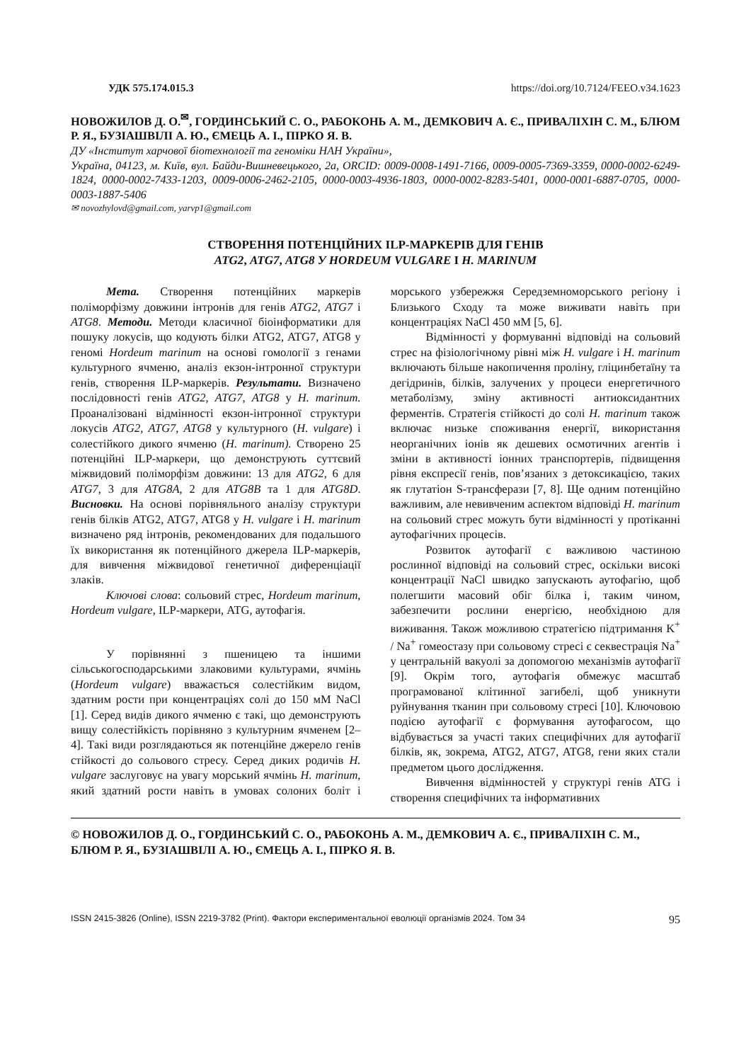УДК 575.174.015.3 https://doi.org/10.7124/FEEO.v34.1623
НОВОЖИЛОВ Д. О.<sup>✉</sup>, ГОРДИНСЬКИЙ С. О., РАБОКОНЬ А. М., ДЕМКОВИЧ А. Є., ПРИВАЛІХІН С. М., БЛЮМ Р. Я., БУЗІАШВІЛІ А. Ю., ЄМЕЦЬ А. І., ПІРКО Я. В.
ДУ «Інститут харчової біотехнології та геноміки НАН України»,
Україна, 04123, м. Київ, вул. Байди-Вишневецького, 2а, ORCID: 0009-0008-1491-7166, 0009-0005-7369-3359, 0000-0002-6249-1824, 0000-0002-7433-1203, 0009-0006-2462-2105, 0000-0003-4936-1803, 0000-0002-8283-5401, 0000-0001-6887-0705, 0000-0003-1887-5406
✉ novozhylovd@gmail.com, yarvp1@gmail.com
СТВОРЕННЯ ПОТЕНЦІЙНИХ ILP-МАРКЕРІВ ДЛЯ ГЕНІВ
ATG2, ATG7, ATG8 У HORDEUM VULGARE І H. MARINUM
Мета. Створення потенційних маркерів поліморфізму довжини інтронів для генів ATG2, ATG7 і ATG8. Методи. Методи класичної біоінформатики для пошуку локусів, що кодують білки ATG2, ATG7, ATG8 у геномі Hordeum marinum на основі гомології з генами культурного ячменю, аналіз екзон-інтронної структури генів, створення ILP-маркерів. Результати. Визначено послідовності генів ATG2, ATG7, ATG8 у H. marinum. Проаналізовані відмінності екзон-інтронної структури локусів ATG2, ATG7, ATG8 у культурного (H. vulgare) і солестійкого дикого ячменю (H. marinum). Створено 25 потенційні ILP-маркери, що демонструють суттєвий міжвидовий поліморфізм довжини: 13 для ATG2, 6 для ATG7, 3 для ATG8A, 2 для ATG8B та 1 для ATG8D. Висновки. На основі порівняльного аналізу структури генів білків ATG2, ATG7, ATG8 у H. vulgare і H. marinum визначено ряд інтронів, рекомендованих для подальшого їх використання як потенційного джерела ILP-маркерів, для вивчення міжвидової генетичної диференціації злаків.
Ключові слова: сольовий стрес, Hordeum marinum, Hordeum vulgare, ILP-маркери, ATG, аутофагія.
У порівнянні з пшеницею та іншими сільськогосподарськими злаковими культурами, ячмінь (Hordeum vulgare) вважається солестійким видом, здатним рости при концентраціях солі до 150 мМ NaCl [1]. Серед видів дикого ячменю є такі, що демонструють вищу солестійкість порівняно з культурним ячменем [2–4]. Такі види розглядаються як потенційне джерело генів стійкості до сольового стресу. Серед диких родичів H. vulgare заслуговує на увагу морський ячмінь H. marinum, який здатний рости навіть в умовах солоних боліт і морського узбережжя Середземноморського регіону і Близького Сходу та може виживати навіть при концентраціях NaCl 450 мМ [5, 6].
Відмінності у формуванні відповіді на сольовий стрес на фізіологічному рівні між H. vulgare і H. marinum включають більше накопичення проліну, гліцинбетаїну та дегідринів, білків, залучених у процеси енергетичного метаболізму, зміну активності антиоксидантних ферментів. Стратегія стійкості до солі H. marinum також включає низьке споживання енергії, використання неорганічних іонів як дешевих осмотичних агентів і зміни в активності іонних транспортерів, підвищення рівня експресії генів, пов’язаних з детоксикацією, таких як глутатіон S-трансферази [7, 8]. Ще одним потенційно важливим, але невивченим аспектом відповіді H. marinum на сольовий стрес можуть бути відмінності у протіканні аутофагічних процесів.
Розвиток аутофагії є важливою частиною рослинної відповіді на сольовий стрес, оскільки високі концентрації NaCl швидко запускають аутофагію, щоб полегшити масовий обіг білка і, таким чином, забезпечити рослини енергією, необхідною для виживання. Також можливою стратегією підтримання K<sup>+</sup> / Na<sup>+</sup> гомеостазу при сольовому стресі є секвестрація Na<sup>+</sup> у центральній вакуолі за допомогою механізмів аутофагії [9]. Окрім того, аутофагія обмежує масштаб програмованої клітинної загибелі, щоб уникнути руйнування тканин при сольовому стресі [10]. Ключовою подією аутофагії є формування аутофагосом, що відбувається за участі таких специфічних для аутофагії білків, як, зокрема, ATG2, ATG7, ATG8, гени яких стали предметом цього дослідження.
Вивчення відмінностей у структурі генів ATG і створення специфічних та інформативних
© НОВОЖИЛОВ Д. О., ГОРДИНСЬКИЙ С. О., РАБОКОНЬ А. М., ДЕМКОВИЧ А. Є., ПРИВАЛІХІН С. М., БЛЮМ Р. Я., БУЗІАШВІЛІ А. Ю., ЄМЕЦЬ А. І., ПІРКО Я. В.
ISSN 2415-3826 (Online), ISSN 2219-3782 (Print). Фактори експериментальної еволюції організмів 2024. Том 34 95